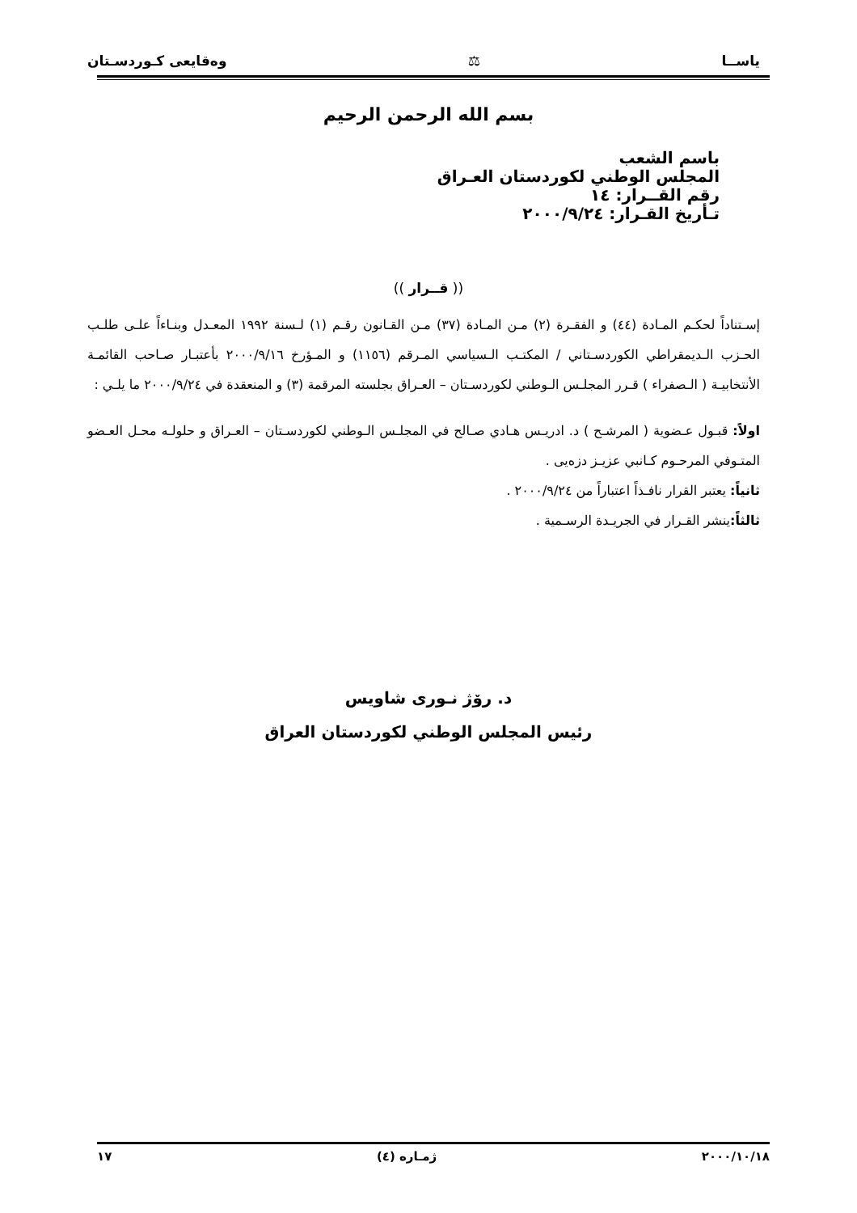ياســا ⚖ وەقايعى كـوردسـتان
بسم الله الرحمن الرحيم
باسم الشعب
المجلس الوطني لكوردستان العـراق
رقم القــرار: ١٤
تـأريخ القـرار: ٢٠٠٠/٩/٢٤
(( قــرار ))
إسـتناداً لحكـم المـادة (٤٤) و الفقـرة (٢) مـن المـادة (٣٧) مـن القـانون رقـم (١) لـسنة ١٩٩٢ المعـدل وبنـاءاً علـى طلـب الحـزب الـديمقراطي الكوردسـتاني / المكتـب الـسياسي المـرقم (١١٥٦) و المـؤرخ ٢٠٠٠/٩/١٦ بأعتبـار صـاحب القائمـة الأنتخابيـة ( الـصفراء ) قـرر المجلـس الـوطني لكوردسـتان – العـراق بجلسته المرقمة (٣) و المنعقدة في ٢٠٠٠/٩/٢٤ ما يلـي :
اولاً: قبـول عـضوية ( المرشـح ) د. ادريـس هـادي صـالح في المجلـس الـوطني لكوردسـتان – العـراق و حلولـه محـل العـضو المتـوفي المرحـوم كـانبي عزيـز دزەيى .
ثانياً: يعتبر القرار نافـذاً اعتباراً من ٢٠٠٠/٩/٢٤ .
ثالثاً: ينشر القـرار في الجريـدة الرسـمية .
د. رۆژ نـوری شاويس
رئيس المجلس الوطني لكوردستان العراق
٢٠٠٠/١٠/١٨ ژمـارە (٤) ١٧